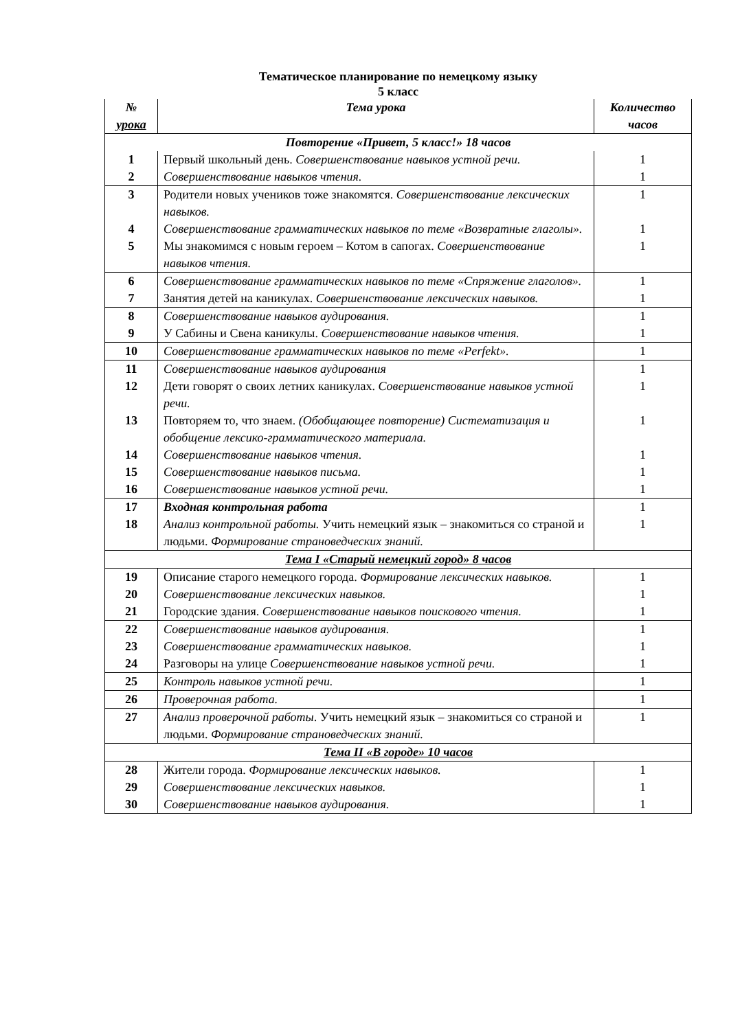Тематическое планирование по немецкому языку
5 класс
| № урока | Тема урока | Количество часов |
| --- | --- | --- |
| Повторение «Привет, 5 класс!» 18 часов | | |
| 1 | Первый школьный день. Совершенствование навыков устной речи. | 1 |
| 2 | Совершенствование навыков чтения. | 1 |
| 3 | Родители новых учеников тоже знакомятся. Совершенствование лексических навыков. | 1 |
| 4 | Совершенствование грамматических навыков по теме «Возвратные глаголы». | 1 |
| 5 | Мы знакомимся с новым героем – Котом в сапогах. Совершенствование навыков чтения. | 1 |
| 6 | Совершенствование грамматических навыков по теме «Спряжение глаголов». | 1 |
| 7 | Занятия детей на каникулах. Совершенствование лексических навыков. | 1 |
| 8 | Совершенствование навыков аудирования. | 1 |
| 9 | У Сабины и Свена каникулы. Совершенствование навыков чтения. | 1 |
| 10 | Совершенствование грамматических навыков по теме «Perfekt». | 1 |
| 11 | Совершенствование навыков аудирования | 1 |
| 12 | Дети говорят о своих летних каникулах. Совершенствование навыков устной речи. | 1 |
| 13 | Повторяем то, что знаем. (Обобщающее повторение) Систематизация и обобщение лексико-грамматического материала. | 1 |
| 14 | Совершенствование навыков чтения. | 1 |
| 15 | Совершенствование навыков письма. | 1 |
| 16 | Совершенствование навыков устной речи. | 1 |
| 17 | Входная контрольная работа | 1 |
| 18 | Анализ контрольной работы. Учить немецкий язык – знакомиться со страной и людьми. Формирование страноведческих знаний. | 1 |
| Тема I «Старый немецкий город» 8 часов | | |
| 19 | Описание старого немецкого города. Формирование лексических навыков. | 1 |
| 20 | Совершенствование лексических навыков. | 1 |
| 21 | Городские здания. Совершенствование навыков поискового чтения. | 1 |
| 22 | Совершенствование навыков аудирования. | 1 |
| 23 | Совершенствование грамматических навыков. | 1 |
| 24 | Разговоры на улице Совершенствование навыков устной речи. | 1 |
| 25 | Контроль навыков устной речи. | 1 |
| 26 | Проверочная работа. | 1 |
| 27 | Анализ проверочной работы . Учить немецкий язык – знакомиться со страной и людьми. Формирование страноведческих знаний. | 1 |
| Тема II «В городе» 10 часов | | |
| 28 | Жители города. Формирование лексических навыков. | 1 |
| 29 | Совершенствование лексических навыков. | 1 |
| 30 | Совершенствование навыков аудирования. | 1 |